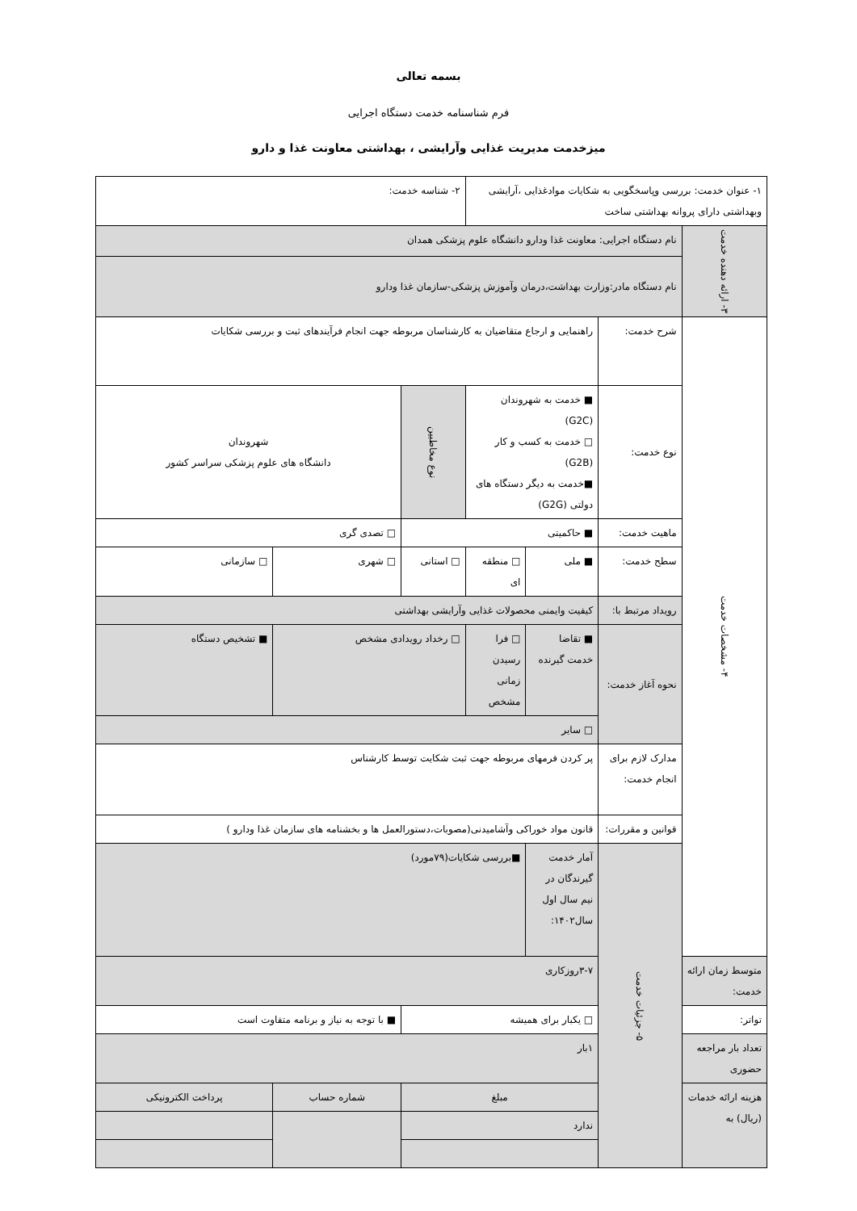بسمه تعالی
فرم شناسنامه خدمت دستگاه اجرایی
میزخدمت مدیریت غذایی وآرایشی ، بهداشتی معاونت غذا و دارو
| ۱- عنوان خدمت: بررسی وپاسخگویی به شکایات موادغذایی ،آرایشی وبهداشتی دارای پروانه بهداشتی ساخت | | | | ۲- شناسه خدمت: | | |
| ۳- ارائه دهنده خدمت | نام دستگاه اجرایی: معاونت غذا ودارو دانشگاه علوم پزشکی همدان | | | | | |
| | نام دستگاه مادر:وزارت بهداشت،درمان وآموزش پزشکی-سازمان غذا ودارو | | | | | |
| ۴- مشخصات خدمت | شرح خدمت: | راهنمایی و ارجاع متقاضیان به کارشناسان مربوطه جهت انجام فرآیندهای ثبت و بررسی شکایات | | | | |
| | نوع خدمت: | ■ خدمت به شهروندان (G2C) □ خدمت به کسب و کار (G2B) ■خدمت به دیگر دستگاه های دولتی (G2G) | | نوع مخاطبین | شهروندان دانشگاه های علوم پزشکی سراسر کشور | |
| | ماهیت خدمت: | ■ حاکمیتی | | | □ تصدی گری | |
| | سطح خدمت: | ■ ملی | □ منطقه ای | □ استانی | □ شهری | □ سازمانی |
| | رویداد مرتبط با: | کیفیت وایمنی محصولات غذایی وآرایشی بهداشتی | | | | |
| | نحوه آغاز خدمت: | ■ تقاضا خدمت گیرنده | □ فرا رسیدن زمانی مشخص | □ رخداد رویدادی مشخص | | ■ تشخیص دستگاه |
| | | □ سایر | | | | |
| | مدارک لازم برای انجام خدمت: | پر کردن فرمهای مربوطه جهت ثبت شکایت توسط کارشناس | | | | |
| | قوانین و مقررات: | قانون مواد خوراکی وآشامیدنی(مصوبات،دستورالعمل ها و بخشنامه های سازمان غذا ودارو ) | | | | |
| | ۵- جزئیات خدمت | آمار خدمت گیرندگان در نیم سال اول سال۱۴۰۲: | ■بررسی شکایات(۷۹مورد) | | | |
| متوسط زمان ارائه خدمت: | | ۳-۷روزکاری | | | | |
| تواتر: | | □ یکبار برای همیشه | | | ■ با توجه به نیاز و برنامه متفاوت است | |
| تعداد بار مراجعه حضوری | | ۱بار | | | | |
| هزینه ارائه خدمات (ریال) به | | مبلغ | | | شماره حساب | پرداخت الکترونیکی |
| | | ندارد | | | | |